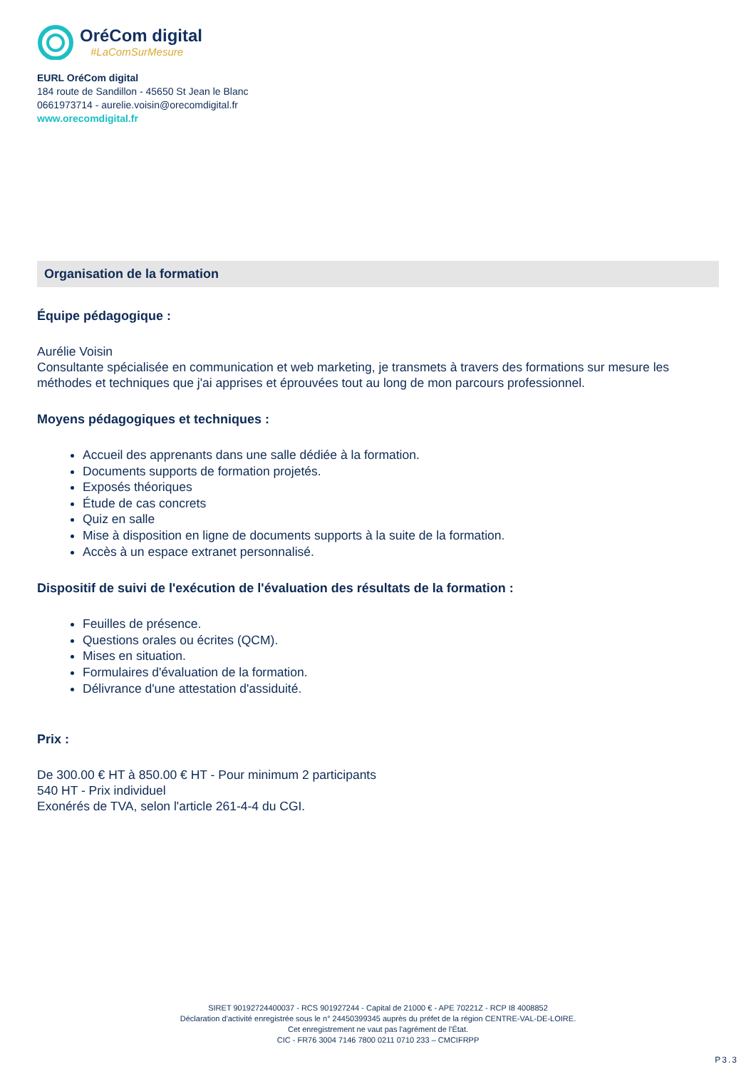OréCom digital
#LaComSurMesure
EURL OréCom digital
184 route de Sandillon - 45650 St Jean le Blanc
0661973714 - aurelie.voisin@orecomdigital.fr
www.orecomdigital.fr
Organisation de la formation
Équipe pédagogique :
Aurélie Voisin
Consultante spécialisée en communication et web marketing, je transmets à travers des formations sur mesure les méthodes et techniques que j'ai apprises et éprouvées tout au long de mon parcours professionnel.
Moyens pédagogiques et techniques :
Accueil des apprenants dans une salle dédiée à la formation.
Documents supports de formation projetés.
Exposés théoriques
Étude de cas concrets
Quiz en salle
Mise à disposition en ligne de documents supports à la suite de la formation.
Accès à un espace extranet personnalisé.
Dispositif de suivi de l'exécution de l'évaluation des résultats de la formation :
Feuilles de présence.
Questions orales ou écrites (QCM).
Mises en situation.
Formulaires d'évaluation de la formation.
Délivrance d'une attestation d'assiduité.
Prix :
De 300.00 € HT à 850.00 € HT - Pour minimum 2 participants
540 HT - Prix individuel
Exonérés de TVA, selon l'article 261-4-4 du CGI.
SIRET 90192724400037 - RCS 901927244 - Capital de 21000 € - APE 70221Z - RCP I8 4008852
Déclaration d'activité enregistrée sous le n° 24450399345 auprès du préfet de la région CENTRE-VAL-DE-LOIRE.
Cet enregistrement ne vaut pas l'agrément de l'État.
CIC - FR76 3004 7146 7800 0211 0710 233 – CMCIFRPP
P3.3